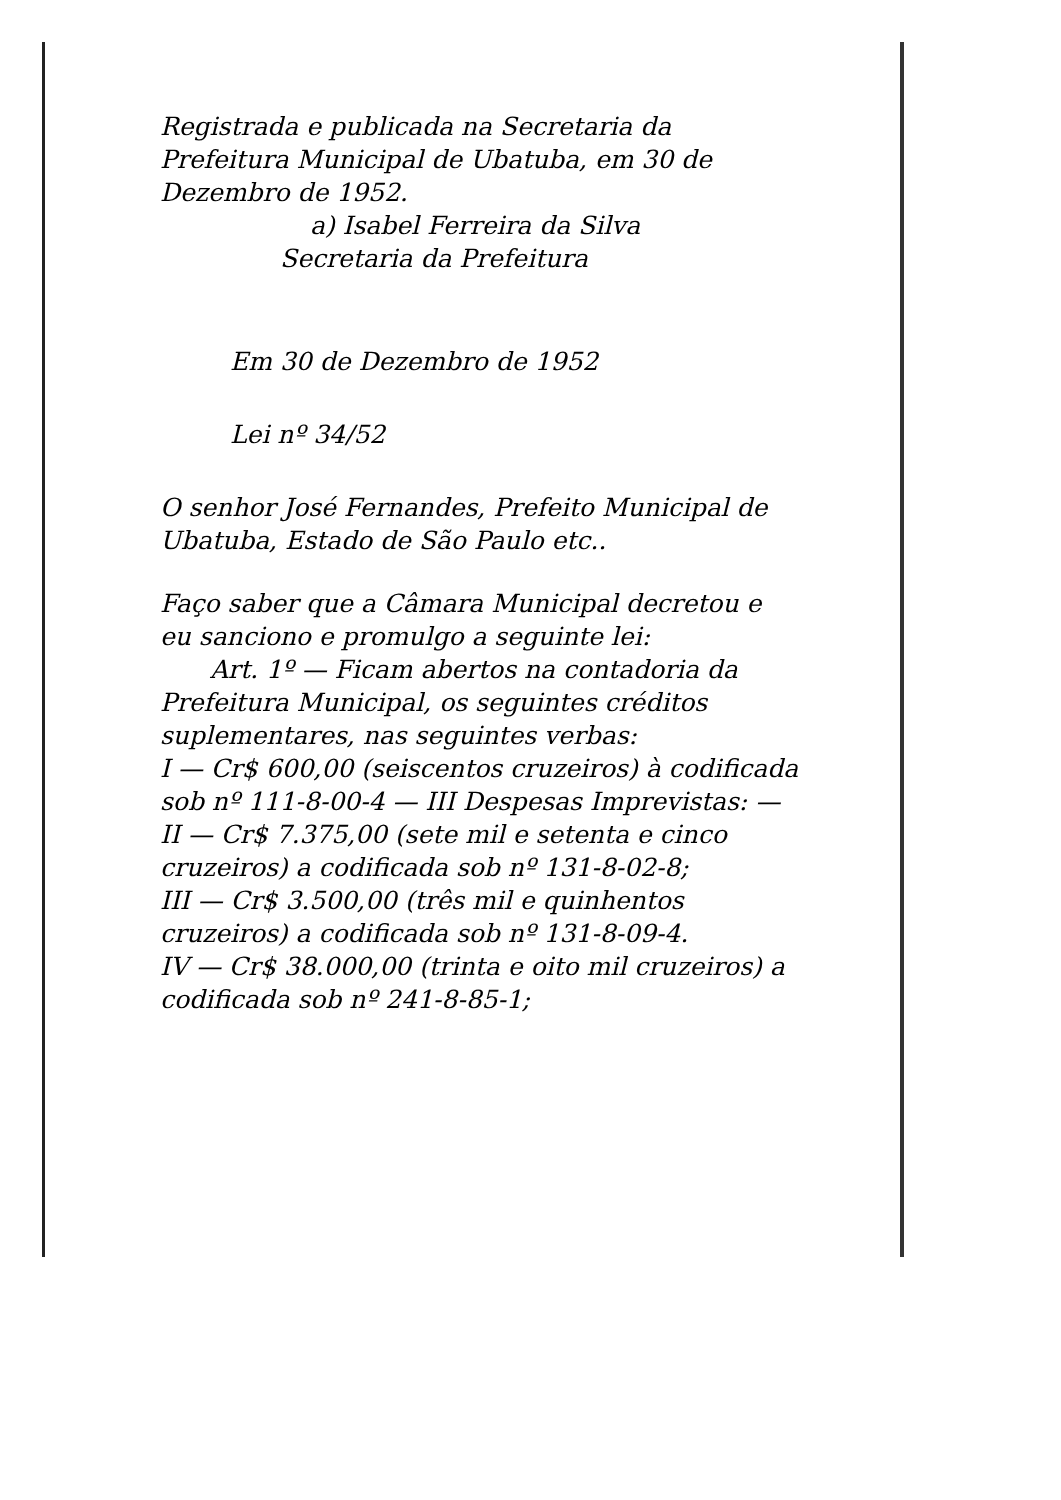Registrada e publicada na Secretaria da Prefeitura Municipal de Ubatuba, em 30 de Dezembro de 1952.
a) Isabel Ferreira da Silva
Secretaria da Prefeitura
Em 30 de Dezembro de 1952
Lei nº 34/52
O senhor José Fernandes, Prefeito Municipal de Ubatuba, Estado de São Paulo etc..
Faço saber que a Câmara Municipal decretou e eu sanciono e promulgo a seguinte lei:
Art. 1º — Ficam abertos na contadoria da Prefeitura Municipal, os seguintes créditos suplementares, nas seguintes verbas:
I — Cr$ 600,00 (seiscentos cruzeiros) à codificada sob nº 111-8-00-4 — III Despesas Imprevistas: —
II — Cr$ 7.375,00 (sete mil e setenta e cinco cruzeiros) a codificada sob nº 131-8-02-8;
III — Cr$ 3.500,00 (três mil e quinhentos cruzeiros) a codificada sob nº 131-8-09-4.
IV — Cr$ 38.000,00 (trinta e oito mil cruzeiros) a codificada sob nº 241-8-85-1;